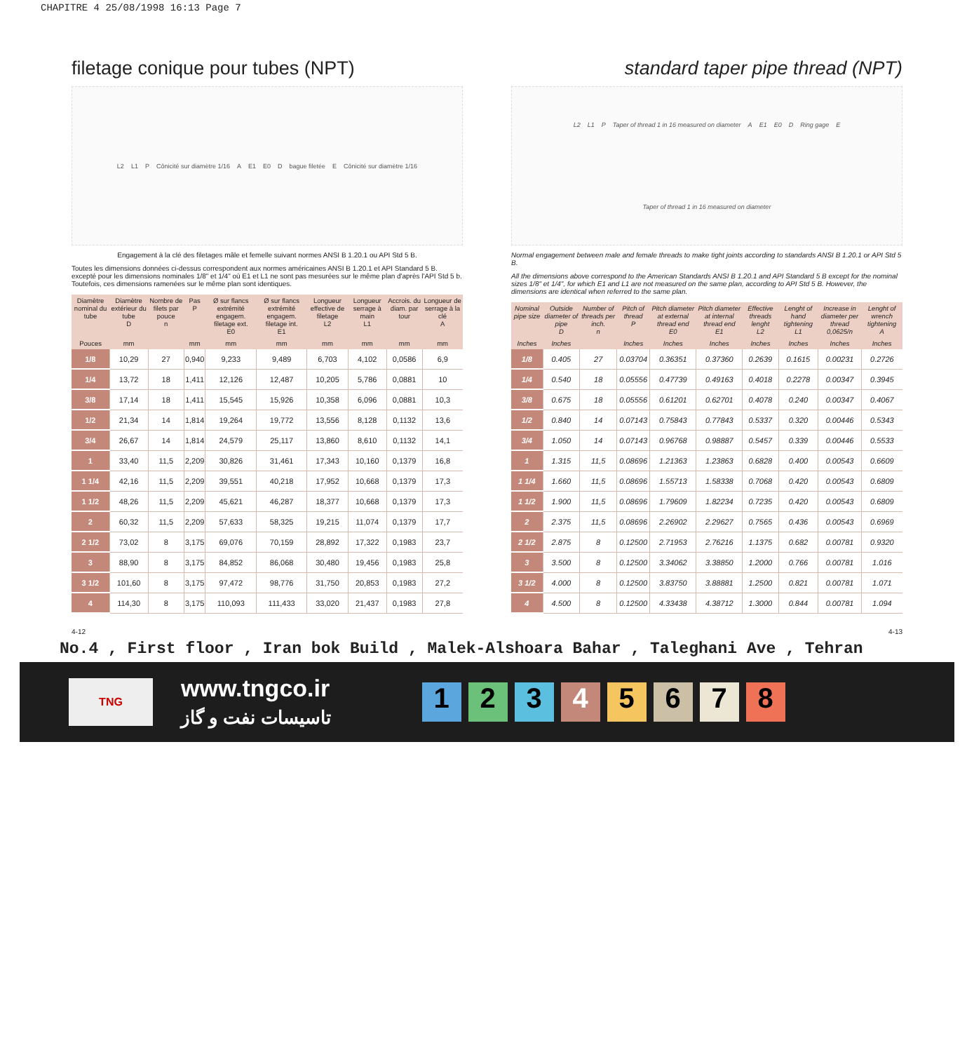CHAPITRE 4 25/08/1998 16:13 Page 7
filetage conique pour tubes (NPT)
L2 L1 P Cônicité sur diamètre 1/16 A E1 E0 D bague filetée E Cônicité sur diamètre 1/16
Engagement à la clé des filetages mâle et femelle suivant normes ANSI B 1.20.1 ou API Std 5 B.
Toutes les dimensions données ci-dessus correspondent aux normes américaines ANSI B 1.20.1 et API Standard 5 B. excepté pour les dimensions nominales 1/8" et 1/4" où E1 et L1 ne sont pas mesurées sur le même plan d'après l'API Std 5 b. Toutefois, ces dimensions ramenées sur le même plan sont identiques.
| Diamètre nominal du tube | Diamètre extérieur du tube D | Nombre de filets par pouce n | Pas P | Ø sur flancs extrémité engagem. filetage ext. E0 | Ø sur flancs extrémité engagem. filetage int. E1 | Longueur effective de filetage L2 | Longueur serrage à main L1 | Accrois. du diam. par tour | Longueur de serrage à la clé A |
| --- | --- | --- | --- | --- | --- | --- | --- | --- | --- |
| Pouces | mm | | mm | mm | mm | mm | mm | mm | mm |
| 1/8 | 10,29 | 27 | 0,940 | 9,233 | 9,489 | 6,703 | 4,102 | 0,0586 | 6,9 |
| 1/4 | 13,72 | 18 | 1,411 | 12,126 | 12,487 | 10,205 | 5,786 | 0,0881 | 10 |
| 3/8 | 17,14 | 18 | 1,411 | 15,545 | 15,926 | 10,358 | 6,096 | 0,0881 | 10,3 |
| 1/2 | 21,34 | 14 | 1,814 | 19,264 | 19,772 | 13,556 | 8,128 | 0,1132 | 13,6 |
| 3/4 | 26,67 | 14 | 1,814 | 24,579 | 25,117 | 13,860 | 8,610 | 0,1132 | 14,1 |
| 1 | 33,40 | 11,5 | 2,209 | 30,826 | 31,461 | 17,343 | 10,160 | 0,1379 | 16,8 |
| 1 1/4 | 42,16 | 11,5 | 2,209 | 39,551 | 40,218 | 17,952 | 10,668 | 0,1379 | 17,3 |
| 1 1/2 | 48,26 | 11,5 | 2,209 | 45,621 | 46,287 | 18,377 | 10,668 | 0,1379 | 17,3 |
| 2 | 60,32 | 11,5 | 2,209 | 57,633 | 58,325 | 19,215 | 11,074 | 0,1379 | 17,7 |
| 2 1/2 | 73,02 | 8 | 3,175 | 69,076 | 70,159 | 28,892 | 17,322 | 0,1983 | 23,7 |
| 3 | 88,90 | 8 | 3,175 | 84,852 | 86,068 | 30,480 | 19,456 | 0,1983 | 25,8 |
| 3 1/2 | 101,60 | 8 | 3,175 | 97,472 | 98,776 | 31,750 | 20,853 | 0,1983 | 27,2 |
| 4 | 114,30 | 8 | 3,175 | 110,093 | 111,433 | 33,020 | 21,437 | 0,1983 | 27,8 |
standard taper pipe thread (NPT)
L2 L1 P Taper of thread 1 in 16 measured on diameter A E1 E0 D Ring gage E Taper of thread 1 in 16 measured on diameter
Normal engagement between male and female threads to make tight joints according to standards ANSI B 1.20.1 or API Std 5 B.
All the dimensions above correspond to the American Standards ANSI B 1.20.1 and API Standard 5 B except for the nominal sizes 1/8" et 1/4", for which E1 and L1 are not measured on the same plan, according to API Std 5 B. However, the dimensions are identical when referred to the same plan.
| Nominal pipe size | Outside diameter of pipe D | Number of threads per inch. n | Pitch of thread P | Pitch diameter at external thread end E0 | Pitch diameter at internal thread end E1 | Effective threads lenght L2 | Lenght of hand tightening L1 | Increase in diameter per thread 0,0625/n | Lenght of wrench tightening A |
| --- | --- | --- | --- | --- | --- | --- | --- | --- | --- |
| Inches | Inches | | Inches | Inches | Inches | Inches | Inches | Inches | Inches |
| 1/8 | 0.405 | 27 | 0.03704 | 0.36351 | 0.37360 | 0.2639 | 0.1615 | 0.00231 | 0.2726 |
| 1/4 | 0.540 | 18 | 0.05556 | 0.47739 | 0.49163 | 0.4018 | 0.2278 | 0.00347 | 0.3945 |
| 3/8 | 0.675 | 18 | 0.05556 | 0.61201 | 0.62701 | 0.4078 | 0.240 | 0.00347 | 0.4067 |
| 1/2 | 0.840 | 14 | 0.07143 | 0.75843 | 0.77843 | 0.5337 | 0.320 | 0.00446 | 0.5343 |
| 3/4 | 1.050 | 14 | 0.07143 | 0.96768 | 0.98887 | 0.5457 | 0.339 | 0.00446 | 0.5533 |
| 1 | 1.315 | 11,5 | 0.08696 | 1.21363 | 1.23863 | 0.6828 | 0.400 | 0.00543 | 0.6609 |
| 1 1/4 | 1.660 | 11,5 | 0.08696 | 1.55713 | 1.58338 | 0.7068 | 0.420 | 0.00543 | 0.6809 |
| 1 1/2 | 1.900 | 11,5 | 0.08696 | 1.79609 | 1.82234 | 0.7235 | 0.420 | 0.00543 | 0.6809 |
| 2 | 2.375 | 11,5 | 0.08696 | 2.26902 | 2.29627 | 0.7565 | 0.436 | 0.00543 | 0.6969 |
| 2 1/2 | 2.875 | 8 | 0.12500 | 2.71953 | 2.76216 | 1.1375 | 0.682 | 0.00781 | 0.9320 |
| 3 | 3.500 | 8 | 0.12500 | 3.34062 | 3.38850 | 1.2000 | 0.766 | 0.00781 | 1.016 |
| 3 1/2 | 4.000 | 8 | 0.12500 | 3.83750 | 3.88881 | 1.2500 | 0.821 | 0.00781 | 1.071 |
| 4 | 4.500 | 8 | 0.12500 | 4.33438 | 4.38712 | 1.3000 | 0.844 | 0.00781 | 1.094 |
4-12 4-13
No.4 , First floor , Iran bok Build , Malek-Alshoara Bahar , Taleghani Ave , Tehran
TNG
www.tngco.ir
تاسیسات نفت و گاز
12345678